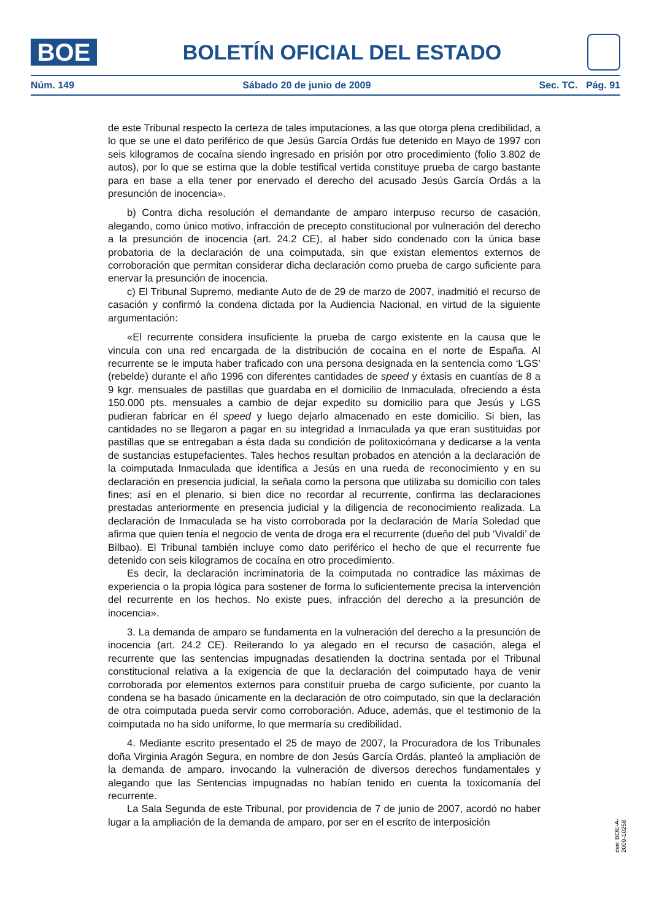BOE
BOLETÍN OFICIAL DEL ESTADO
Núm. 149 Sábado 20 de junio de 2009 Sec. TC. Pág. 91
de este Tribunal respecto la certeza de tales imputaciones, a las que otorga plena credibilidad, a lo que se une el dato periférico de que Jesús García Ordás fue detenido en Mayo de 1997 con seis kilogramos de cocaína siendo ingresado en prisión por otro procedimiento (folio 3.802 de autos), por lo que se estima que la doble testifical vertida constituye prueba de cargo bastante para en base a ella tener por enervado el derecho del acusado Jesús García Ordás a la presunción de inocencia».
b) Contra dicha resolución el demandante de amparo interpuso recurso de casación, alegando, como único motivo, infracción de precepto constitucional por vulneración del derecho a la presunción de inocencia (art. 24.2 CE), al haber sido condenado con la única base probatoria de la declaración de una coimputada, sin que existan elementos externos de corroboración que permitan considerar dicha declaración como prueba de cargo suficiente para enervar la presunción de inocencia.
c) El Tribunal Supremo, mediante Auto de de 29 de marzo de 2007, inadmitió el recurso de casación y confirmó la condena dictada por la Audiencia Nacional, en virtud de la siguiente argumentación:
«El recurrente considera insuficiente la prueba de cargo existente en la causa que le vincula con una red encargada de la distribución de cocaína en el norte de España. Al recurrente se le imputa haber traficado con una persona designada en la sentencia como ‘LGS’ (rebelde) durante el año 1996 con diferentes cantidades de speed y éxtasis en cuantías de 8 a 9 kgr. mensuales de pastillas que guardaba en el domicilio de Inmaculada, ofreciendo a ésta 150.000 pts. mensuales a cambio de dejar expedito su domicilio para que Jesús y LGS pudieran fabricar en él speed y luego dejarlo almacenado en este domicilio. Si bien, las cantidades no se llegaron a pagar en su integridad a Inmaculada ya que eran sustituidas por pastillas que se entregaban a ésta dada su condición de politoxicómana y dedicarse a la venta de sustancias estupefacientes. Tales hechos resultan probados en atención a la declaración de la coimputada Inmaculada que identifica a Jesús en una rueda de reconocimiento y en su declaración en presencia judicial, la señala como la persona que utilizaba su domicilio con tales fines; así en el plenario, si bien dice no recordar al recurrente, confirma las declaraciones prestadas anteriormente en presencia judicial y la diligencia de reconocimiento realizada. La declaración de Inmaculada se ha visto corroborada por la declaración de María Soledad que afirma que quien tenía el negocio de venta de droga era el recurrente (dueño del pub ‘Vivaldi’ de Bilbao). El Tribunal también incluye como dato periférico el hecho de que el recurrente fue detenido con seis kilogramos de cocaína en otro procedimiento.
Es decir, la declaración incriminatoria de la coimputada no contradice las máximas de experiencia o la propia lógica para sostener de forma lo suficientemente precisa la intervención del recurrente en los hechos. No existe pues, infracción del derecho a la presunción de inocencia».
3. La demanda de amparo se fundamenta en la vulneración del derecho a la presunción de inocencia (art. 24.2 CE). Reiterando lo ya alegado en el recurso de casación, alega el recurrente que las sentencias impugnadas desatienden la doctrina sentada por el Tribunal constitucional relativa a la exigencia de que la declaración del coimputado haya de venir corroborada por elementos externos para constituir prueba de cargo suficiente, por cuanto la condena se ha basado únicamente en la declaración de otro coimputado, sin que la declaración de otra coimputada pueda servir como corroboración. Aduce, además, que el testimonio de la coimputada no ha sido uniforme, lo que mermaría su credibilidad.
4. Mediante escrito presentado el 25 de mayo de 2007, la Procuradora de los Tribunales doña Virginia Aragón Segura, en nombre de don Jesús García Ordás, planteó la ampliación de la demanda de amparo, invocando la vulneración de diversos derechos fundamentales y alegando que las Sentencias impugnadas no habían tenido en cuenta la toxicomanía del recurrente.
La Sala Segunda de este Tribunal, por providencia de 7 de junio de 2007, acordó no haber lugar a la ampliación de la demanda de amparo, por ser en el escrito de interposición
cve: BOE-A-2009-10258